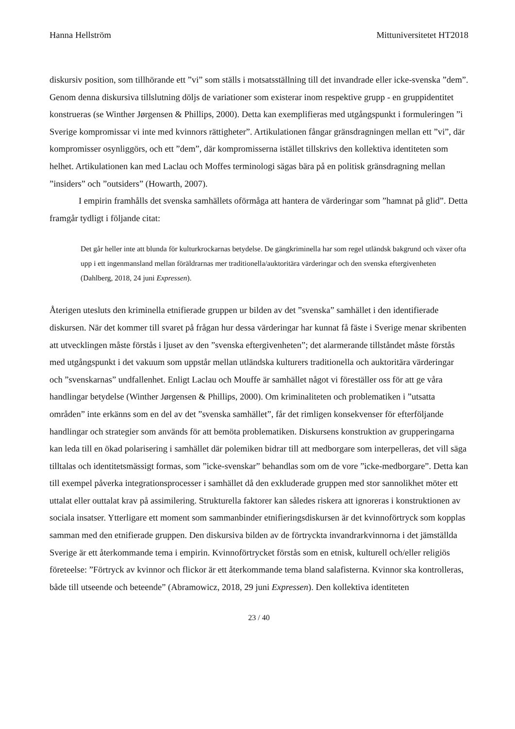Hanna Hellström Mittuniversitetet HT2018
diskursiv position, som tillhörande ett ”vi” som ställs i motsatsställning till det invandrade eller icke-svenska ”dem”. Genom denna diskursiva tillslutning döljs de variationer som existerar inom respektive grupp - en gruppidentitet konstrueras (se Winther Jørgensen & Phillips, 2000). Detta kan exemplifieras med utgångspunkt i formuleringen ”i Sverige kompromissar vi inte med kvinnors rättigheter”. Artikulationen fångar gränsdragningen mellan ett ”vi”, där kompromisser osynliggörs, och ett ”dem”, där kompromisserna istället tillskrivs den kollektiva identiteten som helhet. Artikulationen kan med Laclau och Moffes terminologi sägas bära på en politisk gränsdragning mellan ”insiders” och ”outsiders” (Howarth, 2007).
I empirin framhålls det svenska samhällets oförmåga att hantera de värderingar som ”hamnat på glid”. Detta framgår tydligt i följande citat:
Det går heller inte att blunda för kulturkrockarnas betydelse. De gängkriminella har som regel utländsk bakgrund och växer ofta upp i ett ingenmansland mellan föräldrarnas mer traditionella/auktoritära värderingar och den svenska eftergivenheten (Dahlberg, 2018, 24 juni Expressen).
Återigen utesluts den kriminella etnifierade gruppen ur bilden av det ”svenska” samhället i den identifierade diskursen. När det kommer till svaret på frågan hur dessa värderingar har kunnat få fäste i Sverige menar skribenten att utvecklingen måste förstås i ljuset av den ”svenska eftergivenheten”; det alarmerande tillståndet måste förstås med utgångspunkt i det vakuum som uppstår mellan utländska kulturers traditionella och auktoritära värderingar och ”svenskarnas” undfallenhet. Enligt Laclau och Mouffe är samhället något vi föreställer oss för att ge våra handlingar betydelse (Winther Jørgensen & Phillips, 2000). Om kriminaliteten och problematiken i ”utsatta områden” inte erkänns som en del av det ”svenska samhället”, får det rimligen konsekvenser för efterföljande handlingar och strategier som används för att bemöta problematiken. Diskursens konstruktion av grupperingarna kan leda till en ökad polarisering i samhället där polemiken bidrar till att medborgare som interpelleras, det vill säga tilltalas och identitetsmässigt formas, som ”icke-svenskar” behandlas som om de vore ”icke-medborgare”. Detta kan till exempel påverka integrationsprocesser i samhället då den exkluderade gruppen med stor sannolikhet möter ett uttalat eller outtalat krav på assimilering. Strukturella faktorer kan således riskera att ignoreras i konstruktionen av sociala insatser. Ytterligare ett moment som sammanbinder etnifieringsdiskursen är det kvinnoförtryck som kopplas samman med den etnifierade gruppen. Den diskursiva bilden av de förtryckta invandrarkvinnorna i det jämställda Sverige är ett återkommande tema i empirin. Kvinnoförtrycket förstås som en etnisk, kulturell och/eller religiös företeelse: ”Förtryck av kvinnor och flickor är ett återkommande tema bland salafisterna. Kvinnor ska kontrolleras, både till utseende och beteende” (Abramowicz, 2018, 29 juni Expressen). Den kollektiva identiteten
23 / 40